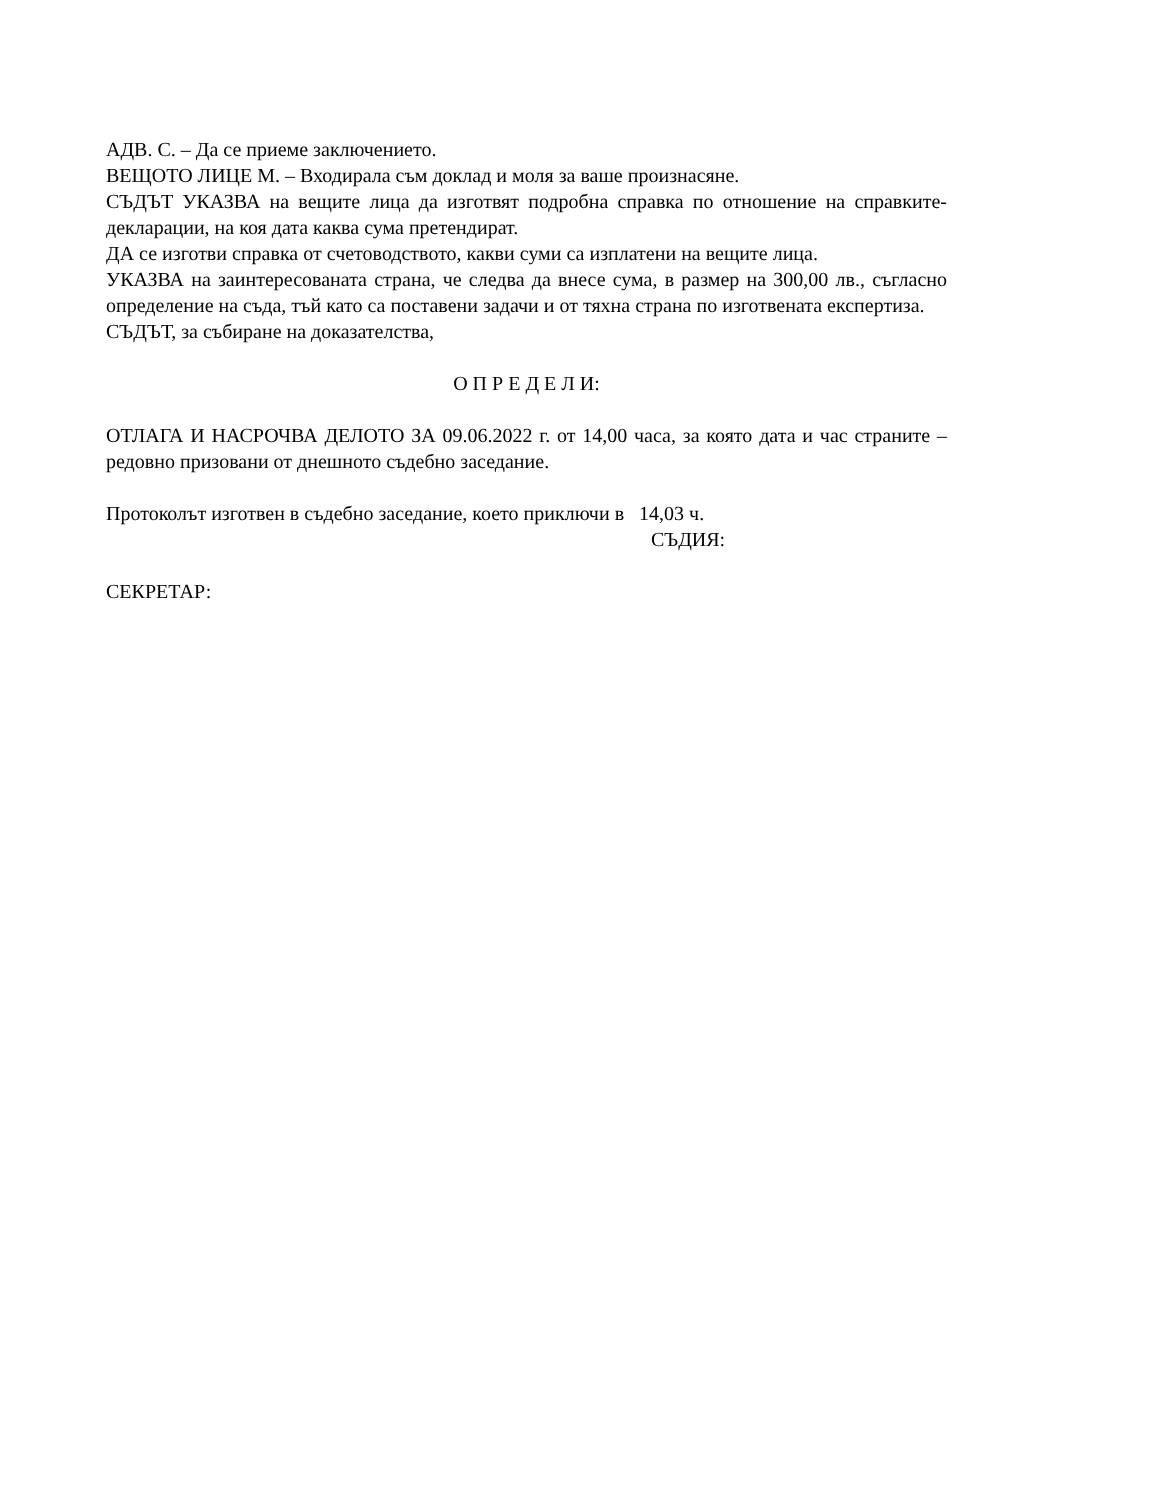АДВ. С. – Да се приеме заключението.
ВЕЩОТО ЛИЦЕ М. – Входирала съм доклад и моля за ваше произнасяне.
СЪДЪТ УКАЗВА на вещите лица да изготвят подробна справка по отношение на справките-декларации, на коя дата каква сума претендират.
ДА се изготви справка от счетоводството, какви суми са изплатени на вещите лица.
УКАЗВА на заинтересованата страна, че следва да внесе сума, в размер на 300,00 лв., съгласно определение на съда, тъй като са поставени задачи и от тяхна страна по изготвената експертиза.
СЪДЪТ, за събиране на доказателства,
О П Р Е Д Е Л И:
ОТЛАГА И НАСРОЧВА ДЕЛОТО ЗА 09.06.2022 г. от 14,00 часа, за която дата и час страните – редовно призовани от днешното съдебно заседание.
Протоколът изготвен в съдебно заседание, което приключи в 14,03 ч.
СЪДИЯ:
СЕКРЕТАР: